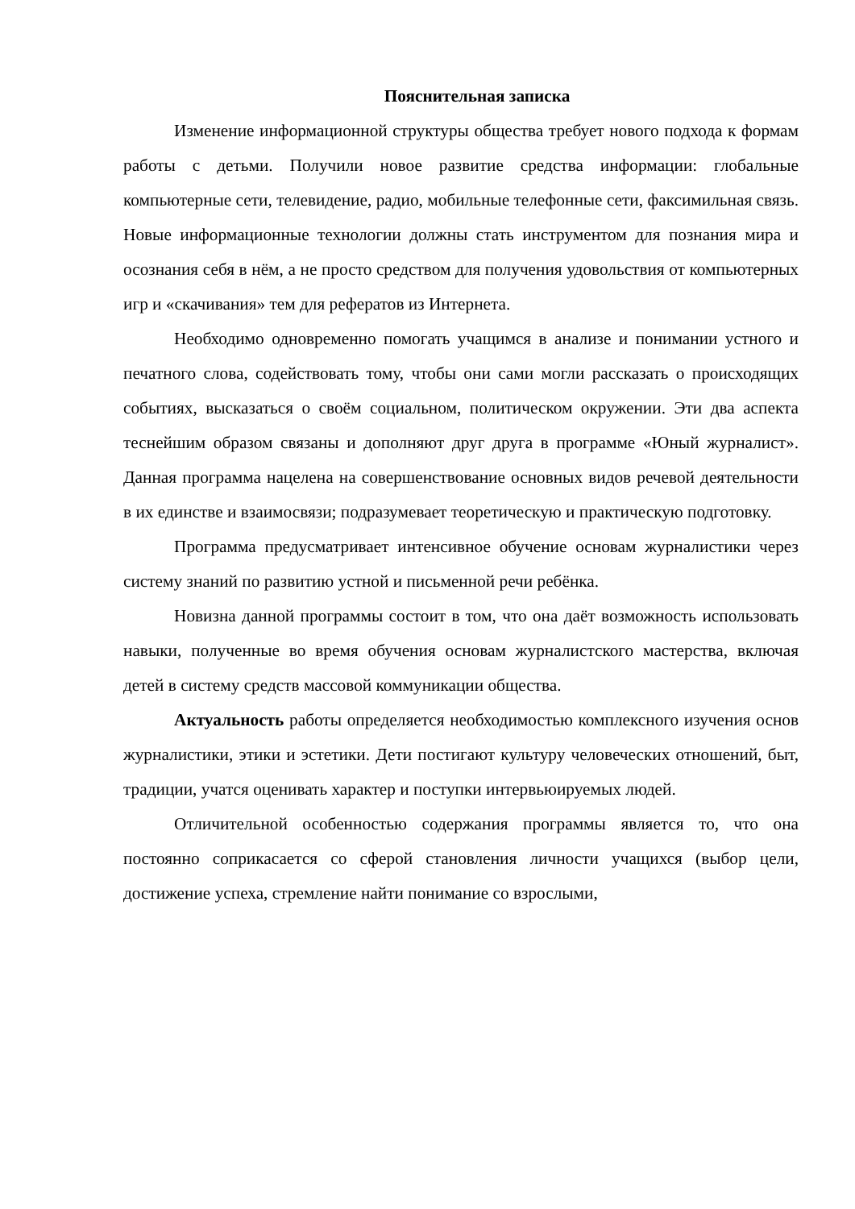Пояснительная записка
Изменение информационной структуры общества требует нового подхода к формам работы с детьми. Получили новое развитие средства информации: глобальные компьютерные сети, телевидение, радио, мобильные телефонные сети, факсимильная связь. Новые информационные технологии должны стать инструментом для познания мира и осознания себя в нём, а не просто средством для получения удовольствия от компьютерных игр и «скачивания» тем для рефератов из Интернета.
Необходимо одновременно помогать учащимся в анализе и понимании устного и печатного слова, содействовать тому, чтобы они сами могли рассказать о происходящих событиях, высказаться о своём социальном, политическом окружении. Эти два аспекта теснейшим образом связаны и дополняют друг друга в программе «Юный журналист». Данная программа нацелена на совершенствование основных видов речевой деятельности в их единстве и взаимосвязи; подразумевает теоретическую и практическую подготовку.
Программа предусматривает интенсивное обучение основам журналистики через систему знаний по развитию устной и письменной речи ребёнка.
Новизна данной программы состоит в том, что она даёт возможность использовать навыки, полученные во время обучения основам журналистского мастерства, включая детей в систему средств массовой коммуникации общества.
Актуальность работы определяется необходимостью комплексного изучения основ журналистики, этики и эстетики. Дети постигают культуру человеческих отношений, быт, традиции, учатся оценивать характер и поступки интервьюируемых людей.
Отличительной особенностью содержания программы является то, что она постоянно соприкасается со сферой становления личности учащихся (выбор цели, достижение успеха, стремление найти понимание со взрослыми,